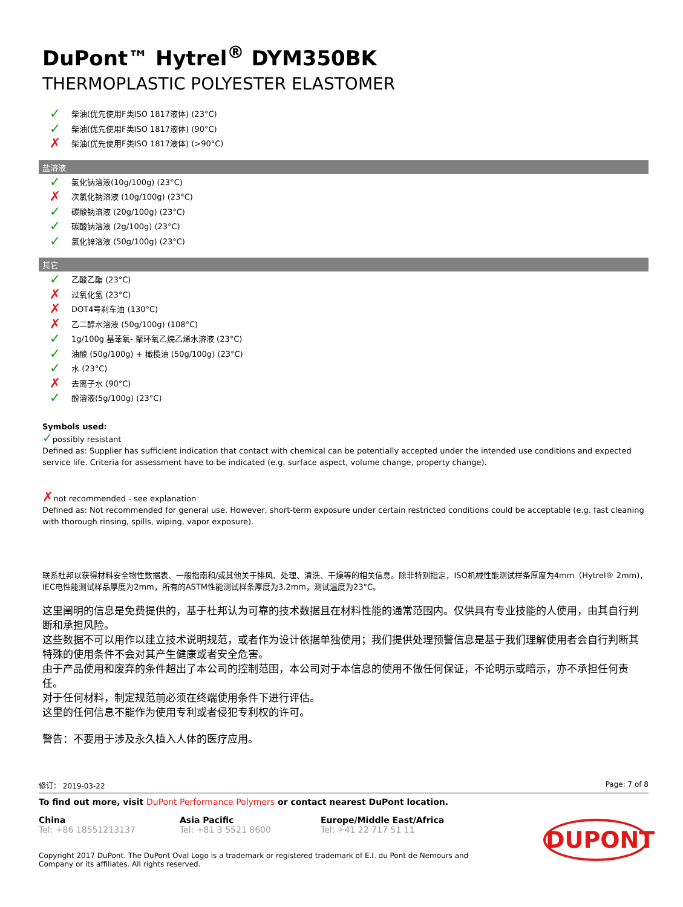DuPont™ Hytrel<sup>®</sup> DYM350BK
THERMOPLASTIC POLYESTER ELASTOMER
✓ 柴油(优先使用F类ISO 1817液体) (23°C)
✓ 柴油(优先使用F类ISO 1817液体) (90°C)
✗ 柴油(优先使用F类ISO 1817液体) (>90°C)
盐溶液
✓ 氯化钠溶液(10g/100g) (23°C)
✗ 次氯化钠溶液 (10g/100g) (23°C)
✓ 碳酸钠溶液 (20g/100g) (23°C)
✓ 碳酸钠溶液 (2g/100g) (23°C)
✓ 氯化锌溶液 (50g/100g) (23°C)
其它
✓ 乙酸乙酯 (23°C)
✗ 过氧化氢 (23°C)
✗ DOT4号刹车油 (130°C)
✗ 乙二醇水溶液 (50g/100g) (108°C)
✓ 1g/100g 基苯氧- 聚环氧乙烷乙烯水溶液 (23°C)
✓ 油酸 (50g/100g) + 橄榄油 (50g/100g) (23°C)
✓ 水 (23°C)
✗ 去离子水 (90°C)
✓ 酚溶液(5g/100g) (23°C)
Symbols used:
✓possibly resistant
Defined as: Supplier has sufficient indication that contact with chemical can be potentially accepted under the intended use conditions and expected service life. Criteria for assessment have to be indicated (e.g. surface aspect, volume change, property change).
✗not recommended - see explanation
Defined as: Not recommended for general use. However, short-term exposure under certain restricted conditions could be acceptable (e.g. fast cleaning with thorough rinsing, spills, wiping, vapor exposure).
联系杜邦以获得材料安全物性数据表、一般指南和/或其他关于排风、处理、清洗、干燥等的相关信息。除非特别指定，ISO机械性能测试样条厚度为4mm（Hytrel® 2mm)，IEC电性能测试样品厚度为2mm，所有的ASTM性能测试样条厚度为3.2mm，测试温度为23°C。
这里阐明的信息是免费提供的，基于杜邦认为可靠的技术数据且在材料性能的通常范围内。仅供具有专业技能的人使用，由其自行判断和承担风险。
这些数据不可以用作以建立技术说明规范，或者作为设计依据单独使用；我们提供处理预警信息是基于我们理解使用者会自行判断其特殊的使用条件不会对其产生健康或者安全危害。
由于产品使用和废弃的条件超出了本公司的控制范围，本公司对于本信息的使用不做任何保证，不论明示或暗示，亦不承担任何责任。
对于任何材料，制定规范前必须在终端使用条件下进行评估。
这里的任何信息不能作为使用专利或者侵犯专利权的许可。
警告：不要用于涉及永久植入人体的医疗应用。
修订： 2019-03-22 Page: 7 of 8
To find out more, visit DuPont Performance Polymers or contact nearest DuPont location.
China
Tel: +86 18551213137
Asia Pacific
Tel: +81 3 5521 8600
Europe/Middle East/Africa
Tel: +41 22 717 51 11
Copyright 2017 DuPont. The DuPont Oval Logo is a trademark or registered trademark of E.I. du Pont de Nemours and Company or its affiliates. All rights reserved.
DUPONT